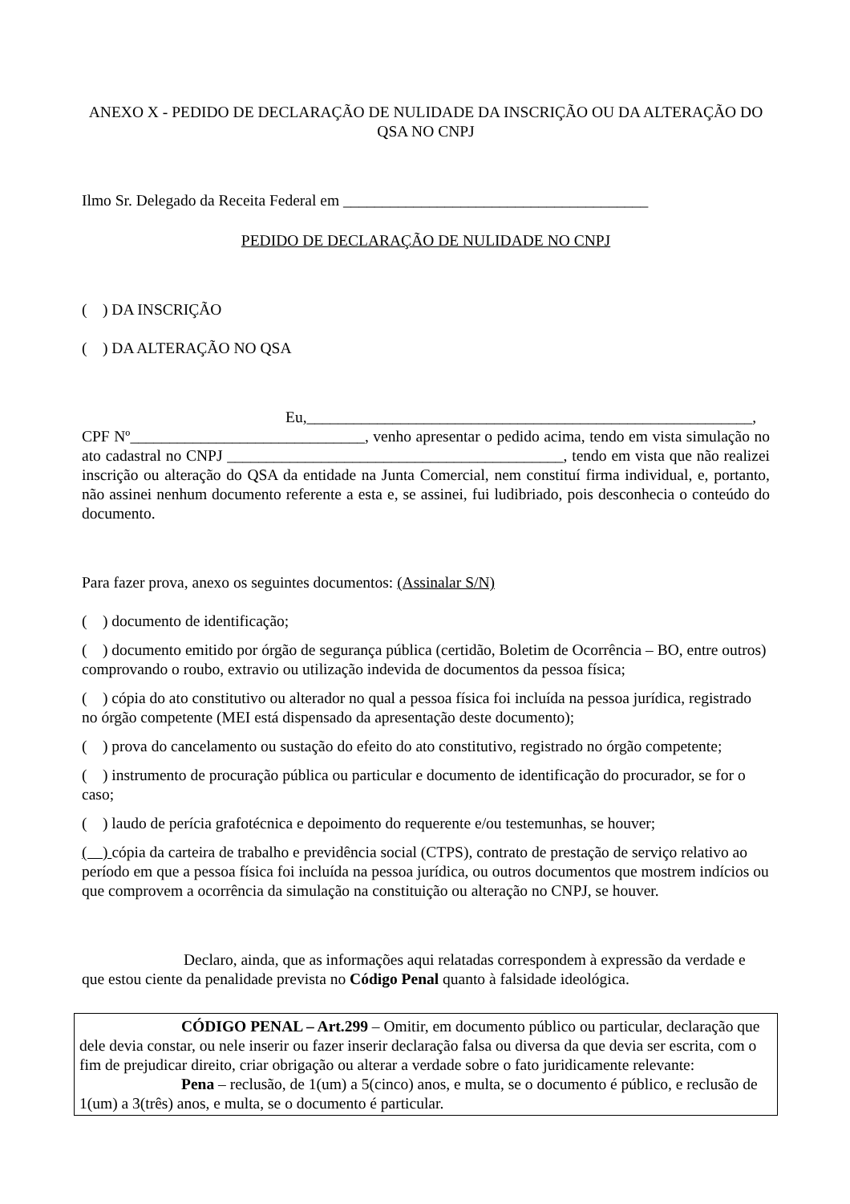ANEXO X - PEDIDO DE DECLARAÇÃO DE NULIDADE DA INSCRIÇÃO OU DA ALTERAÇÃO DO QSA NO CNPJ
Ilmo Sr. Delegado da Receita Federal em _______________________________________
PEDIDO DE DECLARAÇÃO DE NULIDADE NO CNPJ
( ) DA INSCRIÇÃO
( ) DA ALTERAÇÃO NO QSA
Eu,_________________________________________________________, CPF Nº______________________________, venho apresentar o pedido acima, tendo em vista simulação no ato cadastral no CNPJ ___________________________________________, tendo em vista que não realizei inscrição ou alteração do QSA da entidade na Junta Comercial, nem constituí firma individual, e, portanto, não assinei nenhum documento referente a esta e, se assinei, fui ludibriado, pois desconhecia o conteúdo do documento.
Para fazer prova, anexo os seguintes documentos: (Assinalar S/N)
( ) documento de identificação;
( ) documento emitido por órgão de segurança pública (certidão, Boletim de Ocorrência – BO, entre outros) comprovando o roubo, extravio ou utilização indevida de documentos da pessoa física;
( ) cópia do ato constitutivo ou alterador no qual a pessoa física foi incluída na pessoa jurídica, registrado no órgão competente (MEI está dispensado da apresentação deste documento);
( ) prova do cancelamento ou sustação do efeito do ato constitutivo, registrado no órgão competente;
( ) instrumento de procuração pública ou particular e documento de identificação do procurador, se for o caso;
( ) laudo de perícia grafotécnica e depoimento do requerente e/ou testemunhas, se houver;
( ) cópia da carteira de trabalho e previdência social (CTPS), contrato de prestação de serviço relativo ao período em que a pessoa física foi incluída na pessoa jurídica, ou outros documentos que mostrem indícios ou que comprovem a ocorrência da simulação na constituição ou alteração no CNPJ, se houver.
Declaro, ainda, que as informações aqui relatadas correspondem à expressão da verdade e que estou ciente da penalidade prevista no Código Penal quanto à falsidade ideológica.
CÓDIGO PENAL – Art.299 – Omitir, em documento público ou particular, declaração que dele devia constar, ou nele inserir ou fazer inserir declaração falsa ou diversa da que devia ser escrita, com o fim de prejudicar direito, criar obrigação ou alterar a verdade sobre o fato juridicamente relevante:
Pena – reclusão, de 1(um) a 5(cinco) anos, e multa, se o documento é público, e reclusão de 1(um) a 3(três) anos, e multa, se o documento é particular.